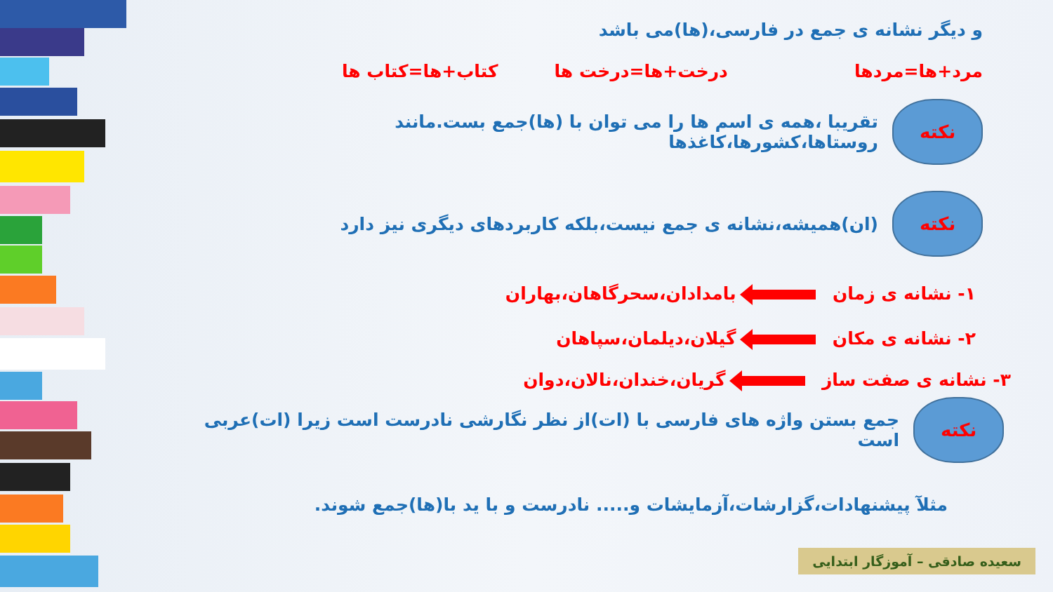و دیگر نشانه ی جمع در فارسی،(ها)می باشد
مرد+ها=مردها درخت+ها=درخت ها کتاب+ها=کتاب ها
نکته
تقریبا ،همه ی اسم ها را می توان با (ها)جمع بست.مانند روستاها،کشورها،کاغذها
نکته
(ان)همیشه،نشانه ی جمع نیست،بلکه کاربردهای دیگری نیز دارد
۱- نشانه ی زمان بامدادان،سحرگاهان،بهاران
۲- نشانه ی مکان گیلان،دیلمان،سپاهان
۳- نشانه ی صفت ساز گریان،خندان،نالان،دوان
نکته
جمع بستن واژه های فارسی با (ات)از نظر نگارشی نادرست است زیرا (ات)عربی است
مثلآ پیشنهادات،گزارشات،آزمایشات و..... نادرست و با ید با(ها)جمع شوند.
سعیده صادقی – آموزگار ابتدایی